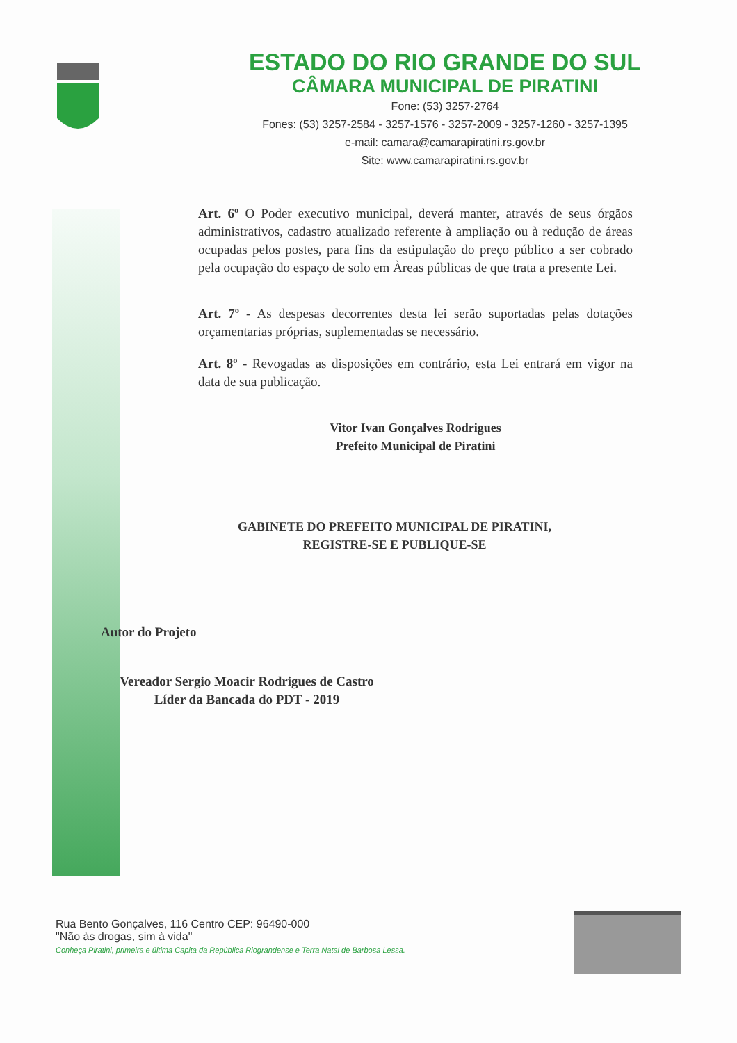ESTADO DO RIO GRANDE DO SUL
CÂMARA MUNICIPAL DE PIRATINI
Fone: (53) 3257-2764
Fones: (53) 3257-2584 - 3257-1576 - 3257-2009 - 3257-1260 - 3257-1395
e-mail: camara@camarapiratini.rs.gov.br
Site: www.camarapiratini.rs.gov.br
Art. 6º O Poder executivo municipal, deverá manter, através de seus órgãos administrativos, cadastro atualizado referente à ampliação ou à redução de áreas ocupadas pelos postes, para fins da estipulação do preço público a ser cobrado pela ocupação do espaço de solo em Àreas públicas de que trata a presente Lei.
Art. 7º - As despesas decorrentes desta lei serão suportadas pelas dotações orçamentarias próprias, suplementadas se necessário.
Art. 8º - Revogadas as disposições em contrário, esta Lei entrará em vigor na data de sua publicação.
Vitor Ivan Gonçalves Rodrigues
Prefeito Municipal de Piratini
GABINETE DO PREFEITO MUNICIPAL DE PIRATINI,
REGISTRE-SE E PUBLIQUE-SE
Autor do Projeto
Vereador Sergio Moacir Rodrigues de Castro
Líder da Bancada do PDT - 2019
Rua Bento Gonçalves, 116 Centro CEP: 96490-000
"Não às drogas, sim à vida"
Conheça Piratini, primeira e última Capita da República Riograndense e Terra Natal de Barbosa Lessa.